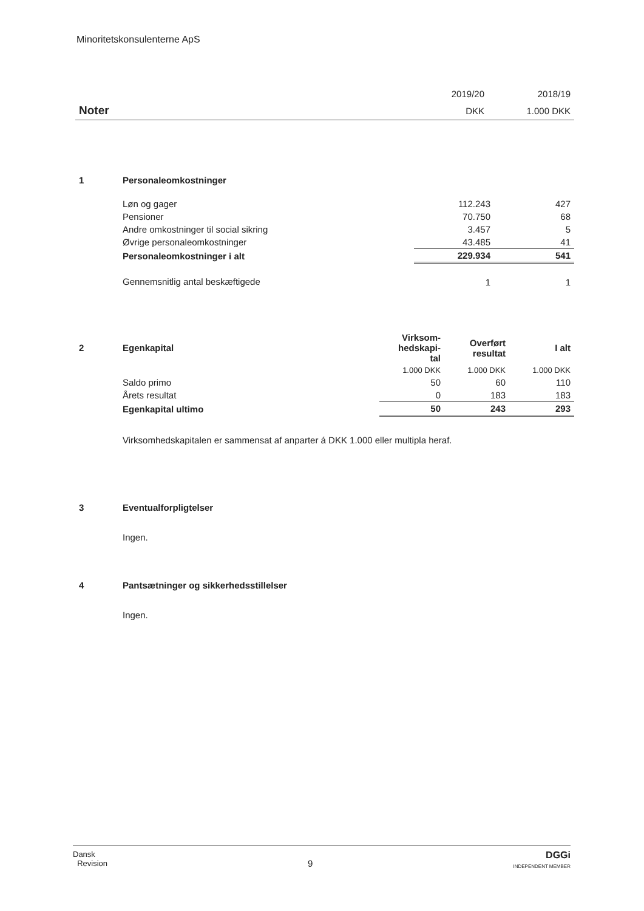Minoritetskonsulenterne ApS
| | 2019/20 | 2018/19 |
| Noter | DKK | 1.000 DKK |
| 1 | Personaleomkostninger | | |
| | Løn og gager | 112.243 | 427 |
| | Pensioner | 70.750 | 68 |
| | Andre omkostninger til social sikring | 3.457 | 5 |
| | Øvrige personaleomkostninger | 43.485 | 41 |
| | Personaleomkostninger i alt | 229.934 | 541 |
| | Gennemsnitlig antal beskæftigede | 1 | 1 |
| 2 | Egenkapital | Virksom- hedskapi- tal | Overført resultat | I alt |
| | | 1.000 DKK | 1.000 DKK | 1.000 DKK |
| | Saldo primo | 50 | 60 | 110 |
| | Årets resultat | 0 | 183 | 183 |
| | Egenkapital ultimo | 50 | 243 | 293 |
| | Virksomhedskapitalen er sammensat af anparter á DKK 1.000 eller multipla heraf. | | | |
| 3 | Eventualforpligtelser |
| | Ingen. |
| 4 | Pantsætninger og sikkerhedsstillelser |
| | Ingen. |
Dansk
Revision
9
DGGi
INDEPENDENT MEMBER